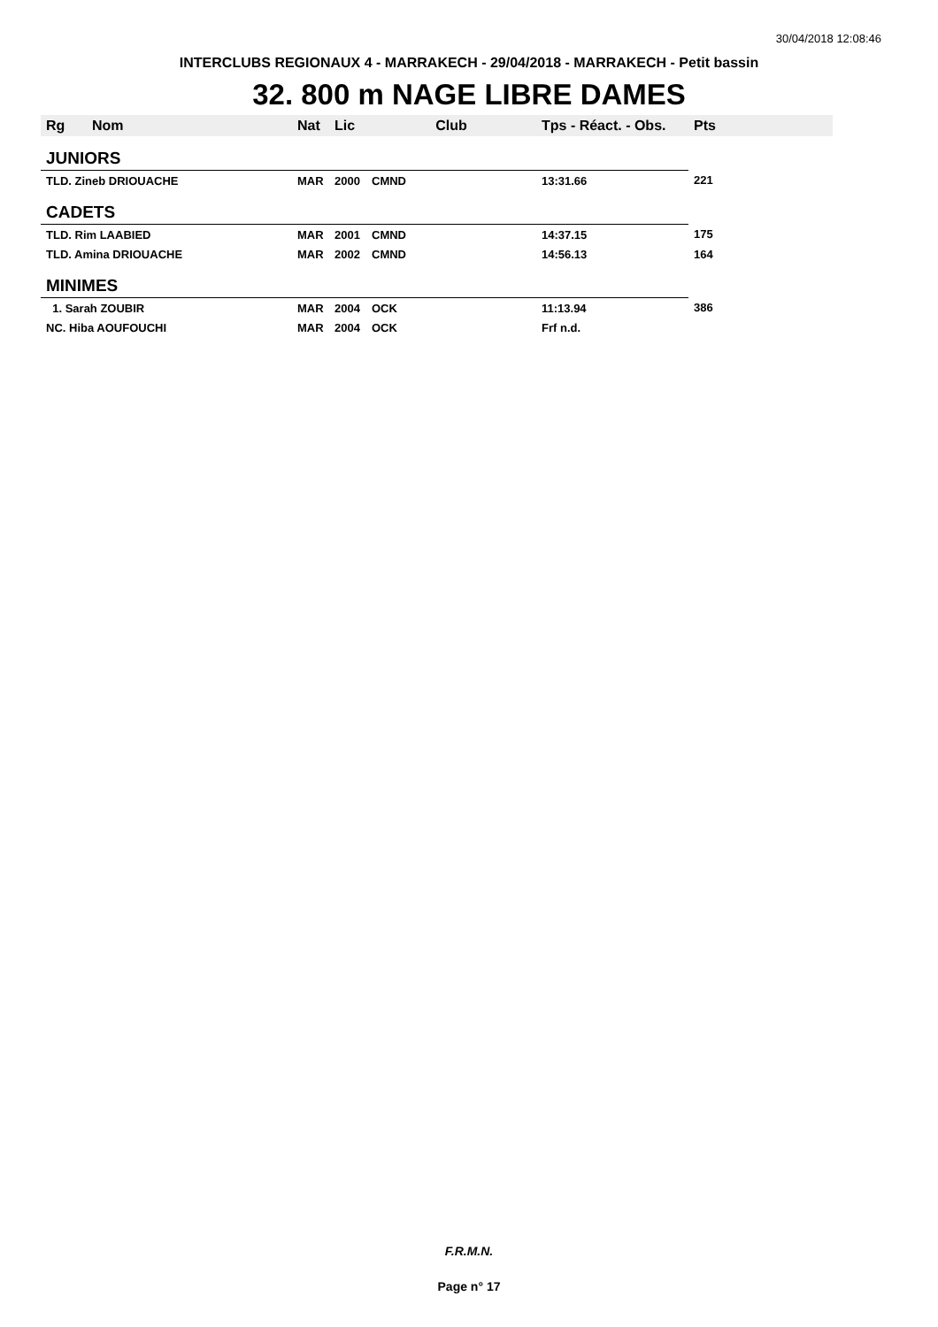30/04/2018 12:08:46
INTERCLUBS REGIONAUX 4 - MARRAKECH - 29/04/2018 - MARRAKECH - Petit bassin
32. 800 m NAGE LIBRE DAMES
| Rg | Nom | Nat | Lic | Club | Tps - Réact. - Obs. | Pts |
| --- | --- | --- | --- | --- | --- | --- |
| JUNIORS | | | | | | |
| TLD. Zineb DRIOUACHE | | MAR | 2000 | CMND | 13:31.66 | 221 |
| CADETS | | | | | | |
| TLD. Rim LAABIED | | MAR | 2001 | CMND | 14:37.15 | 175 |
| TLD. Amina DRIOUACHE | | MAR | 2002 | CMND | 14:56.13 | 164 |
| MINIMES | | | | | | |
| 1. Sarah ZOUBIR | | MAR | 2004 | OCK | 11:13.94 | 386 |
| NC. Hiba AOUFOUCHI | | MAR | 2004 | OCK | Frf n.d. | |
F.R.M.N.
Page n° 17